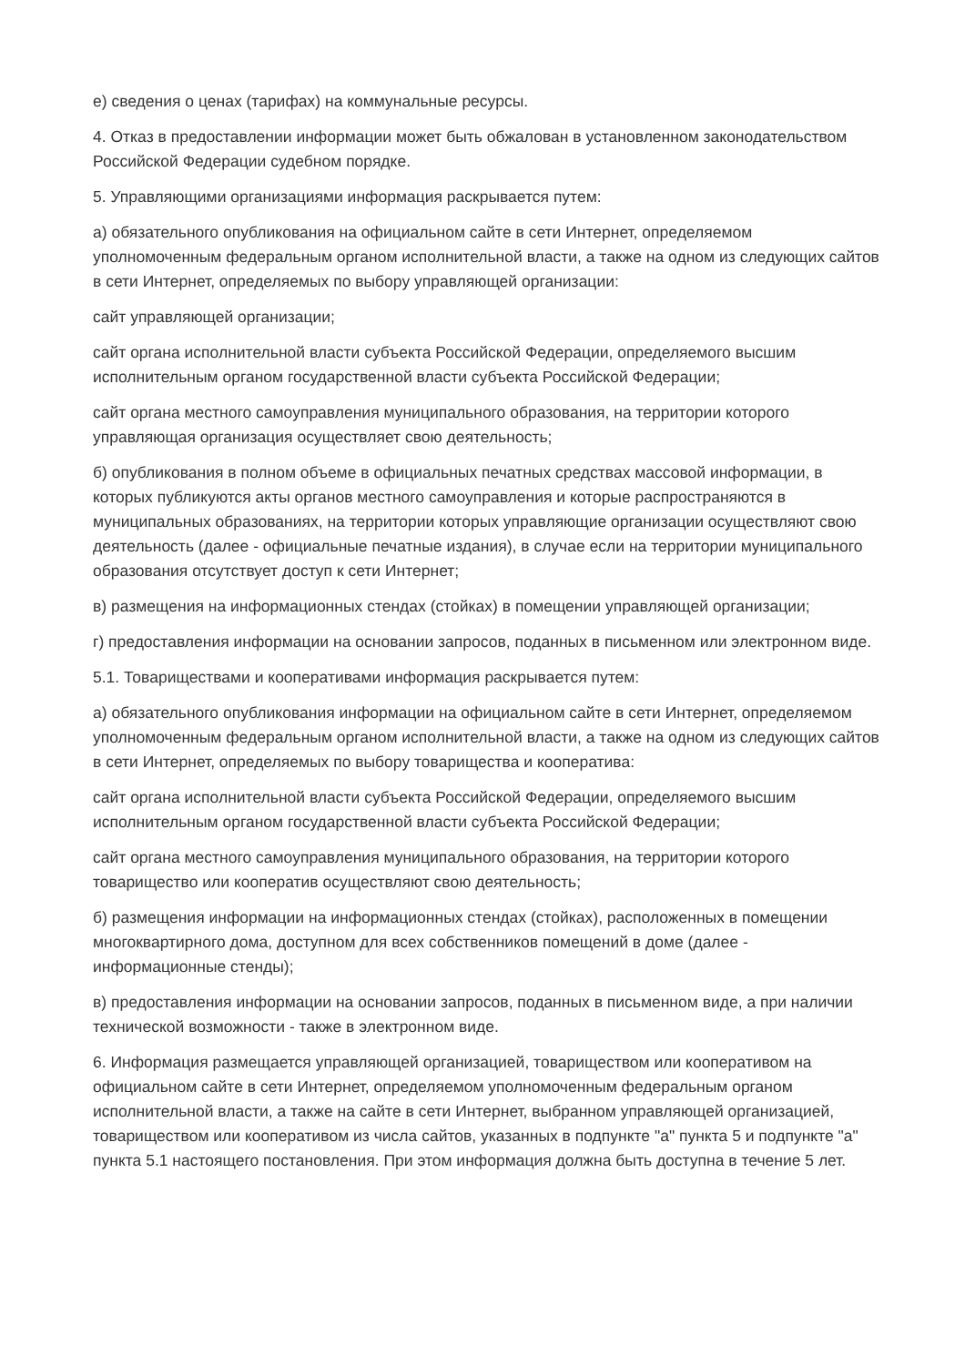е) сведения о ценах (тарифах) на коммунальные ресурсы.
4. Отказ в предоставлении информации может быть обжалован в установленном законодательством Российской Федерации судебном порядке.
5. Управляющими организациями информация раскрывается путем:
а) обязательного опубликования на официальном сайте в сети Интернет, определяемом уполномоченным федеральным органом исполнительной власти, а также на одном из следующих сайтов в сети Интернет, определяемых по выбору управляющей организации:
сайт управляющей организации;
сайт органа исполнительной власти субъекта Российской Федерации, определяемого высшим исполнительным органом государственной власти субъекта Российской Федерации;
сайт органа местного самоуправления муниципального образования, на территории которого управляющая организация осуществляет свою деятельность;
б) опубликования в полном объеме в официальных печатных средствах массовой информации, в которых публикуются акты органов местного самоуправления и которые распространяются в муниципальных образованиях, на территории которых управляющие организации осуществляют свою деятельность (далее - официальные печатные издания), в случае если на территории муниципального образования отсутствует доступ к сети Интернет;
в) размещения на информационных стендах (стойках) в помещении управляющей организации;
г) предоставления информации на основании запросов, поданных в письменном или электронном виде.
5.1. Товариществами и кооперативами информация раскрывается путем:
а) обязательного опубликования информации на официальном сайте в сети Интернет, определяемом уполномоченным федеральным органом исполнительной власти, а также на одном из следующих сайтов в сети Интернет, определяемых по выбору товарищества и кооператива:
сайт органа исполнительной власти субъекта Российской Федерации, определяемого высшим исполнительным органом государственной власти субъекта Российской Федерации;
сайт органа местного самоуправления муниципального образования, на территории которого товарищество или кооператив осуществляют свою деятельность;
б) размещения информации на информационных стендах (стойках), расположенных в помещении многоквартирного дома, доступном для всех собственников помещений в доме (далее - информационные стенды);
в) предоставления информации на основании запросов, поданных в письменном виде, а при наличии технической возможности - также в электронном виде.
6. Информация размещается управляющей организацией, товариществом или кооперативом на официальном сайте в сети Интернет, определяемом уполномоченным федеральным органом исполнительной власти, а также на сайте в сети Интернет, выбранном управляющей организацией, товариществом или кооперативом из числа сайтов, указанных в подпункте "а" пункта 5 и подпункте "а" пункта 5.1 настоящего постановления. При этом информация должна быть доступна в течение 5 лет.